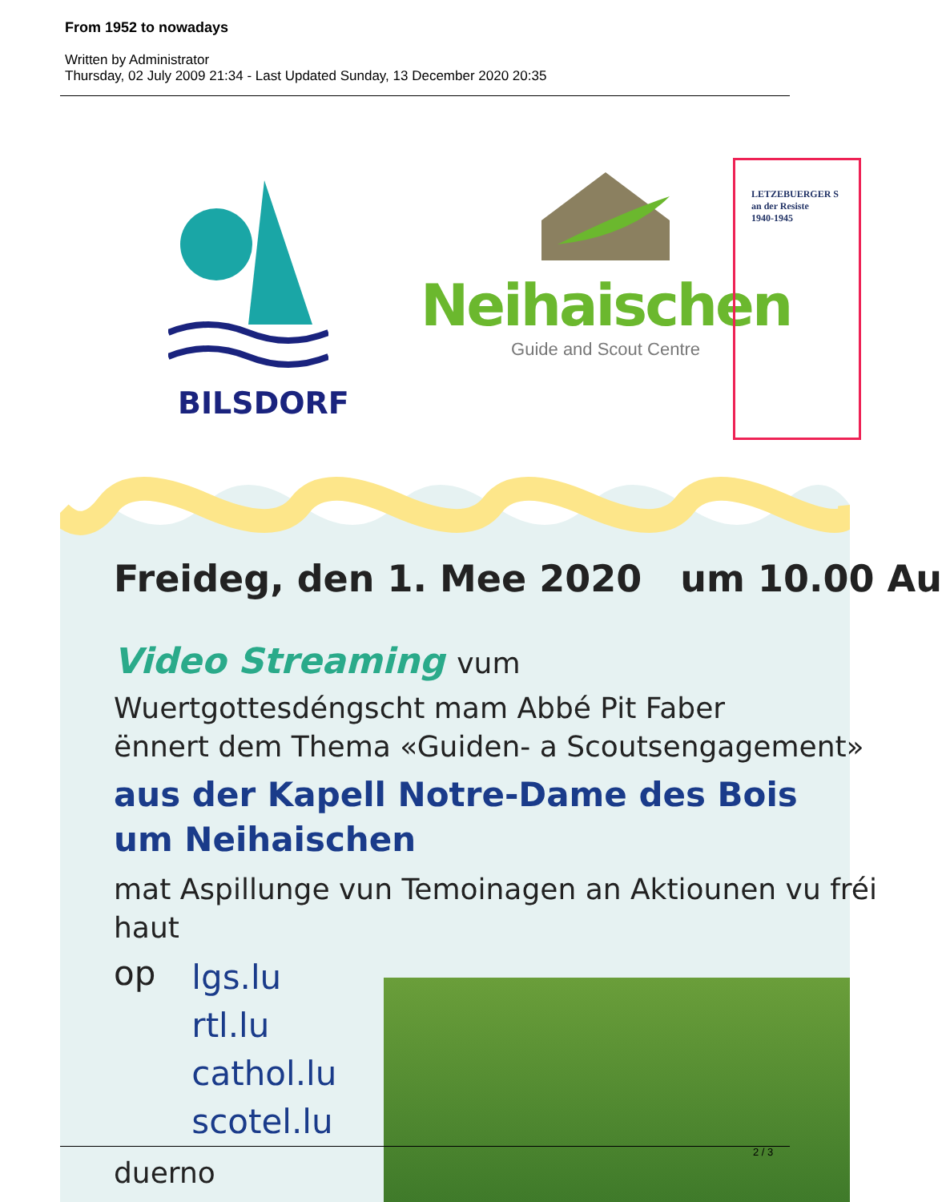From 1952 to nowadays
Written by Administrator
Thursday, 02 July 2009 21:34 - Last Updated Sunday, 13 December 2020 20:35
BILSDORF
Neihaischen
Guide and Scout Centre
LETZEBUERGER S
an der Resiste
1940-1945
Freideg, den 1. Mee 2020 um 10.00 Au
Video Streaming vum
Wuertgottesdéngscht mam Abbé Pit Faber
ënnert dem Thema «Guiden- a Scoutsengagement»
aus der Kapell Notre-Dame des Bois
um Neihaischen
mat Aspillunge vun Temoinagen an Aktiounen vu fréi
haut
op
lgs.lu
rtl.lu
cathol.lu
scotel.lu
duerno
2 / 3